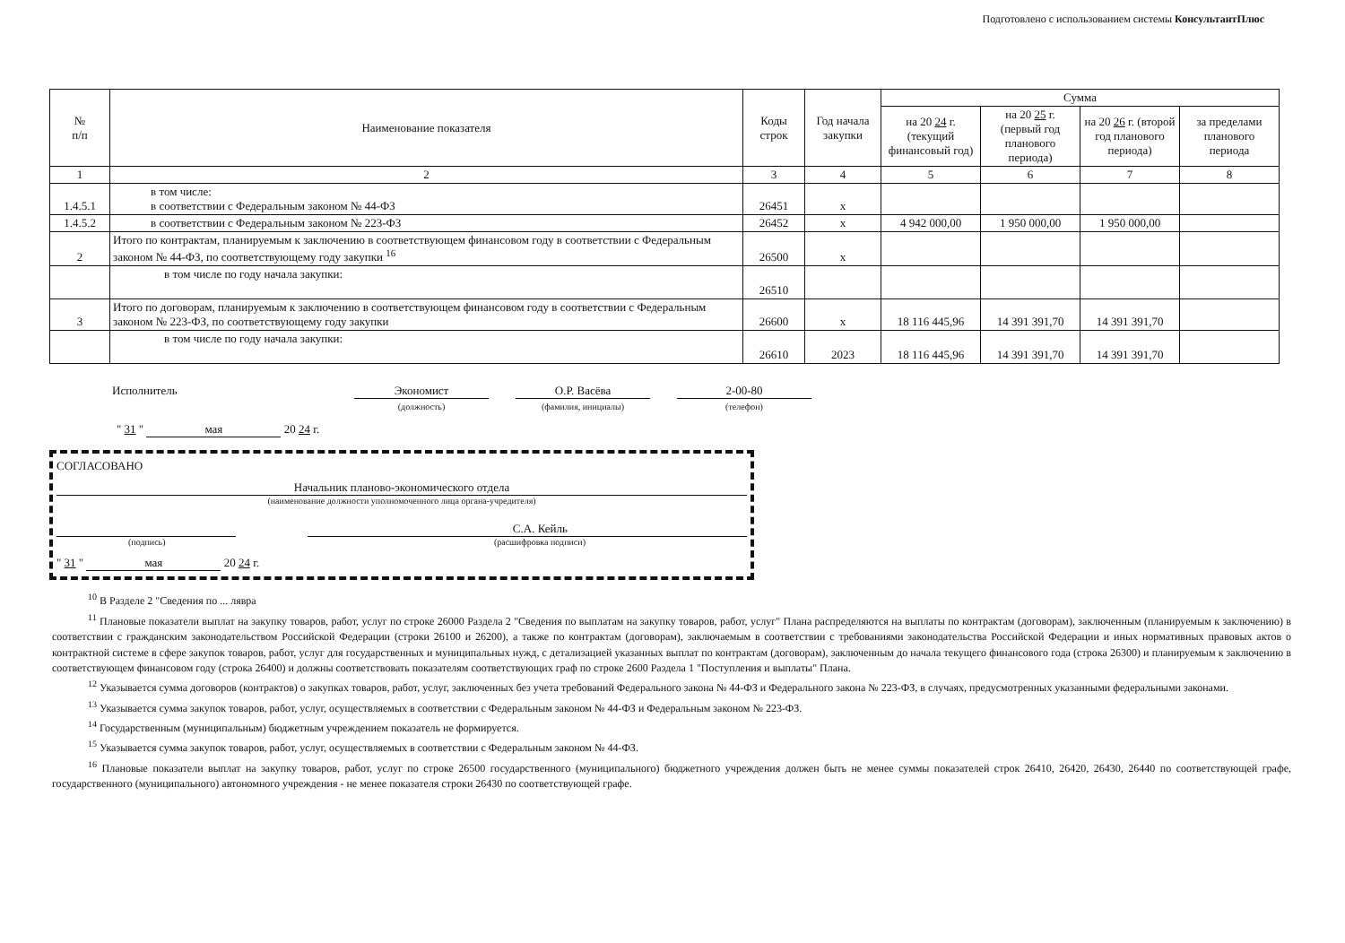Подготовлено с использованием системы КонсультантПлюс
| № п/п | Наименование показателя | Коды строк | Год начала закупки | Сумма | | | |
| --- | --- | --- | --- | --- | --- | --- | --- |
| | | | | на 20 24 г. (текущий финансовый год) | на 20 25 г. (первый год планового периода) | на 20 26 г. (второй год планового периода) | за пределами планового периода |
| 1 | 2 | 3 | 4 | 5 | 6 | 7 | 8 |
| 1.4.5.1 | в том числе: в соответствии с Федеральным законом № 44-ФЗ | 26451 | х | | | | |
| 1.4.5.2 | в соответствии с Федеральным законом № 223-ФЗ | 26452 | х | 4 942 000,00 | 1 950 000,00 | 1 950 000,00 | |
| 2 | Итого по контрактам, планируемым к заключению в соответствующем финансовом году в соответствии с Федеральным законом № 44-ФЗ, по соответствующему году закупки <sup>16</sup> | 26500 | х | | | | |
| | в том числе по году начала закупки: | 26510 | | | | | |
| 3 | Итого по договорам, планируемым к заключению в соответствующем финансовом году в соответствии с Федеральным законом № 223-ФЗ, по соответствующему году закупки | 26600 | х | 18 116 445,96 | 14 391 391,70 | 14 391 391,70 | |
| | в том числе по году начала закупки: | 26610 | 2023 | 18 116 445,96 | 14 391 391,70 | 14 391 391,70 | |
Исполнитель Экономист
(должность)
О.Р. Васёва
(фамилия, инициалы)
2-00-80
(телефон)
" 31 " мая 20 24 г.
СОГЛАСОВАНО
Начальник планово-экономического отдела
(наименование должности уполномоченного лица органа-учредителя)
С.А. Кейль
(подпись) (расшифровка подписи)
" 31 " мая 20 24 г.
<sup>10</sup> В Разделе 2 "Сведения по ... лявра
<sup>11</sup> Плановые показатели выплат на закупку товаров, работ, услуг по строке 26000 Раздела 2 "Сведения по выплатам на закупку товаров, работ, услуг" Плана распределяются на выплаты по контрактам (договорам), заключенным (планируемым к заключению) в соответствии с гражданским законодательством Российской Федерации (строки 26100 и 26200), а также по контрактам (договорам), заключаемым в соответствии с требованиями законодательства Российской Федерации и иных нормативных правовых актов о контрактной системе в сфере закупок товаров, работ, услуг для государственных и муниципальных нужд, с детализацией указанных выплат по контрактам (договорам), заключенным до начала текущего финансового года (строка 26300) и планируемым к заключению в соответствующем финансовом году (строка 26400) и должны соответствовать показателям соответствующих граф по строке 2600 Раздела 1 "Поступления и выплаты" Плана.
<sup>12</sup> Указывается сумма договоров (контрактов) о закупках товаров, работ, услуг, заключенных без учета требований Федерального закона № 44-ФЗ и Федерального закона № 223-ФЗ, в случаях, предусмотренных указанными федеральными законами.
<sup>13</sup> Указывается сумма закупок товаров, работ, услуг, осуществляемых в соответствии с Федеральным законом № 44-ФЗ и Федеральным законом № 223-ФЗ.
<sup>14</sup> Государственным (муниципальным) бюджетным учреждением показатель не формируется.
<sup>15</sup> Указывается сумма закупок товаров, работ, услуг, осуществляемых в соответствии с Федеральным законом № 44-ФЗ.
<sup>16</sup> Плановые показатели выплат на закупку товаров, работ, услуг по строке 26500 государственного (муниципального) бюджетного учреждения должен быть не менее суммы показателей строк 26410, 26420, 26430, 26440 по соответствующей графе, государственного (муниципального) автономного учреждения - не менее показателя строки 26430 по соответствующей графе.